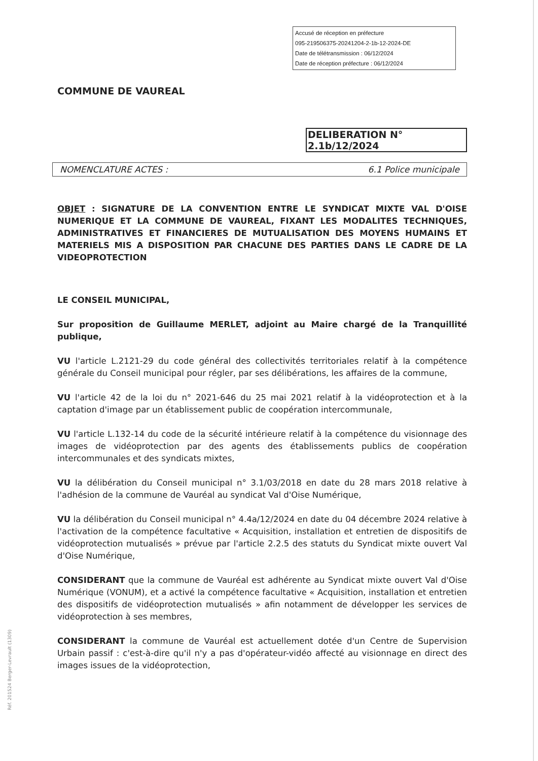Accusé de réception en préfecture
095-219506375-20241204-2-1b-12-2024-DE
Date de télétransmission : 06/12/2024
Date de réception préfecture : 06/12/2024
COMMUNE DE VAUREAL
DELIBERATION N° 2.1b/12/2024
NOMENCLATURE ACTES : 6.1 Police municipale
OBJET : SIGNATURE DE LA CONVENTION ENTRE LE SYNDICAT MIXTE VAL D'OISE NUMERIQUE ET LA COMMUNE DE VAUREAL, FIXANT LES MODALITES TECHNIQUES, ADMINISTRATIVES ET FINANCIERES DE MUTUALISATION DES MOYENS HUMAINS ET MATERIELS MIS A DISPOSITION PAR CHACUNE DES PARTIES DANS LE CADRE DE LA VIDEOPROTECTION
LE CONSEIL MUNICIPAL,
Sur proposition de Guillaume MERLET, adjoint au Maire chargé de la Tranquillité publique,
VU l'article L.2121-29 du code général des collectivités territoriales relatif à la compétence générale du Conseil municipal pour régler, par ses délibérations, les affaires de la commune,
VU l'article 42 de la loi du n° 2021-646 du 25 mai 2021 relatif à la vidéoprotection et à la captation d'image par un établissement public de coopération intercommunale,
VU l'article L.132-14 du code de la sécurité intérieure relatif à la compétence du visionnage des images de vidéoprotection par des agents des établissements publics de coopération intercommunales et des syndicats mixtes,
VU la délibération du Conseil municipal n° 3.1/03/2018 en date du 28 mars 2018 relative à l'adhésion de la commune de Vauréal au syndicat Val d'Oise Numérique,
VU la délibération du Conseil municipal n° 4.4a/12/2024 en date du 04 décembre 2024 relative à l'activation de la compétence facultative « Acquisition, installation et entretien de dispositifs de vidéoprotection mutualisés » prévue par l'article 2.2.5 des statuts du Syndicat mixte ouvert Val d'Oise Numérique,
CONSIDERANT que la commune de Vauréal est adhérente au Syndicat mixte ouvert Val d'Oise Numérique (VONUM), et a activé la compétence facultative « Acquisition, installation et entretien des dispositifs de vidéoprotection mutualisés » afin notamment de développer les services de vidéoprotection à ses membres,
CONSIDERANT la commune de Vauréal est actuellement dotée d'un Centre de Supervision Urbain passif : c'est-à-dire qu'il n'y a pas d'opérateur-vidéo affecté au visionnage en direct des images issues de la vidéoprotection,
Réf. 201524 Berger-Levrault (1309)